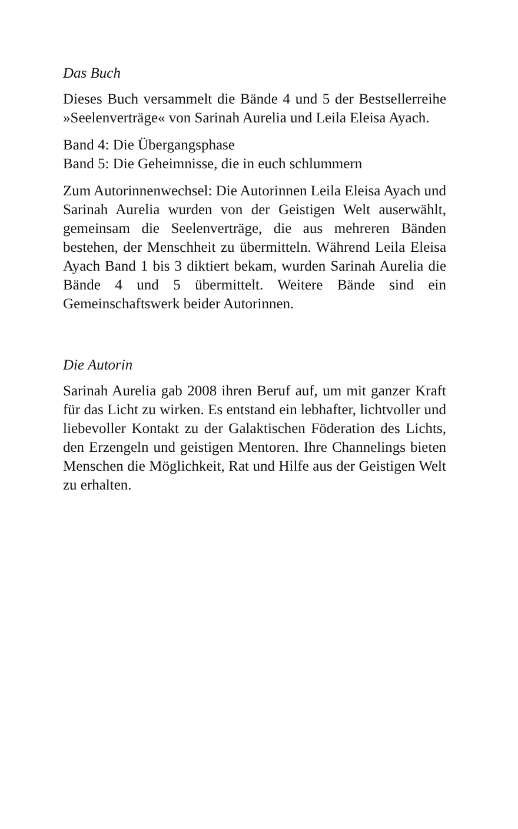Das Buch
Dieses Buch versammelt die Bände 4 und 5 der Bestseller­reihe »Seelenverträge« von Sarinah Aurelia und Leila Eleisa Ayach.
Band 4: Die Übergangsphase
Band 5: Die Geheimnisse, die in euch schlummern
Zum Autorinnenwechsel: Die Autorinnen Leila Eleisa Ayach und Sarinah Aurelia wurden von der Geistigen Welt aus­erwählt, gemeinsam die Seelenverträge, die aus mehre­ren Bänden bestehen, der Menschheit zu übermitteln. Während Leila Eleisa Ayach Band 1 bis 3 diktiert bekam, wurden Sarinah Aurelia die Bände 4 und 5 übermittelt. Weitere Bände sind ein Gemeinschaftswerk beider Auto­rinnen.
Die Autorin
Sarinah Aurelia gab 2008 ihren Beruf auf, um mit ganzer Kraft für das Licht zu wirken. Es entstand ein lebhafter, lichtvoller und liebevoller Kontakt zu der Galaktischen Föderation des Lichts, den Erzengeln und geistigen Men­toren. Ihre Channelings bieten Menschen die Möglich­keit, Rat und Hilfe aus der Geistigen Welt zu erhalten.